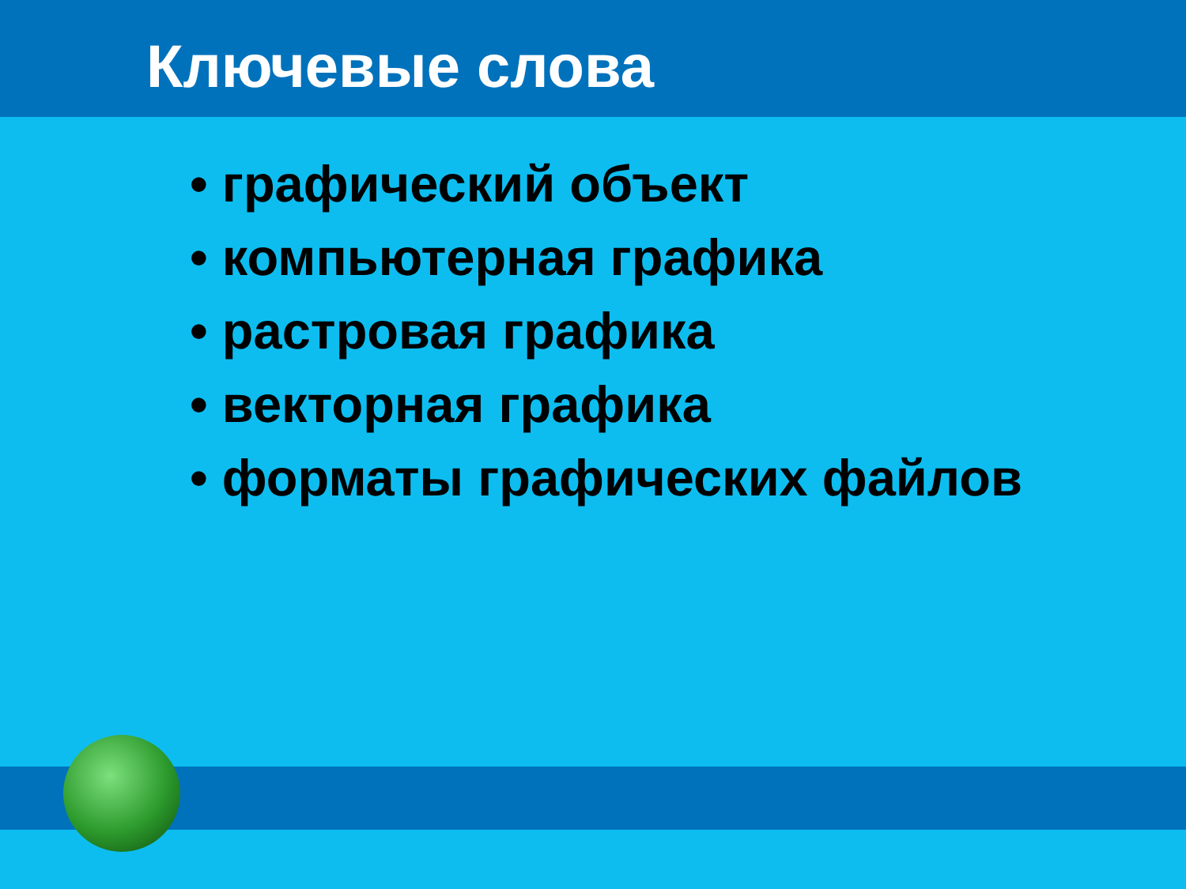Ключевые слова
• графический объект
• компьютерная графика
• растровая графика
• векторная графика
• форматы графических файлов